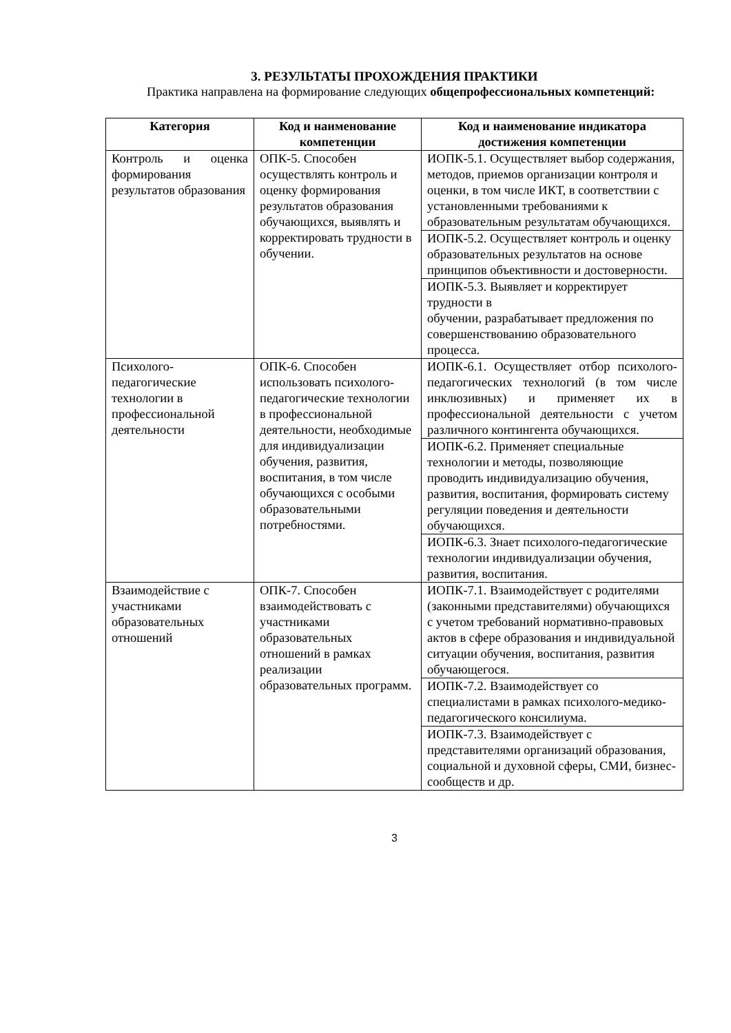3. РЕЗУЛЬТАТЫ ПРОХОЖДЕНИЯ ПРАКТИКИ
Практика направлена на формирование следующих общепрофессиональных компетенций:
| Категория | Код и наименование компетенции | Код и наименование индикатора достижения компетенции |
| --- | --- | --- |
| Контроль и оценка формирования результатов образования | ОПК-5. Способен осуществлять контроль и оценку формирования результатов образования обучающихся, выявлять и корректировать трудности в обучении. | ИОПК-5.1. Осуществляет выбор содержания, методов, приемов организации контроля и оценки, в том числе ИКТ, в соответствии с установленными требованиями к образовательным результатам обучающихся. |
| | | ИОПК-5.2. Осуществляет контроль и оценку образовательных результатов на основе принципов объективности и достоверности. |
| | | ИОПК-5.3. Выявляет и корректирует трудности в обучении, разрабатывает предложения по совершенствованию образовательного процесса. |
| Психолого-педагогические технологии в профессиональной деятельности | ОПК-6. Способен использовать психолого-педагогические технологии в профессиональной деятельности, необходимые для индивидуализации обучения, развития, воспитания, в том числе обучающихся с особыми образовательными потребностями. | ИОПК-6.1. Осуществляет отбор психолого-педагогических технологий (в том числе инклюзивных) и применяет их в профессиональной деятельности с учетом различного контингента обучающихся. |
| | | ИОПК-6.2. Применяет специальные технологии и методы, позволяющие проводить индивидуализацию обучения, развития, воспитания, формировать систему регуляции поведения и деятельности обучающихся. |
| | | ИОПК-6.3. Знает психолого-педагогические технологии индивидуализации обучения, развития, воспитания. |
| Взаимодействие с участниками образовательных отношений | ОПК-7. Способен взаимодействовать с участниками образовательных отношений в рамках реализации образовательных программ. | ИОПК-7.1. Взаимодействует с родителями (законными представителями) обучающихся с учетом требований нормативно-правовых актов в сфере образования и индивидуальной ситуации обучения, воспитания, развития обучающегося. |
| | | ИОПК-7.2. Взаимодействует со специалистами в рамках психолого-медико-педагогического консилиума. |
| | | ИОПК-7.3. Взаимодействует с представителями организаций образования, социальной и духовной сферы, СМИ, бизнес-сообществ и др. |
3